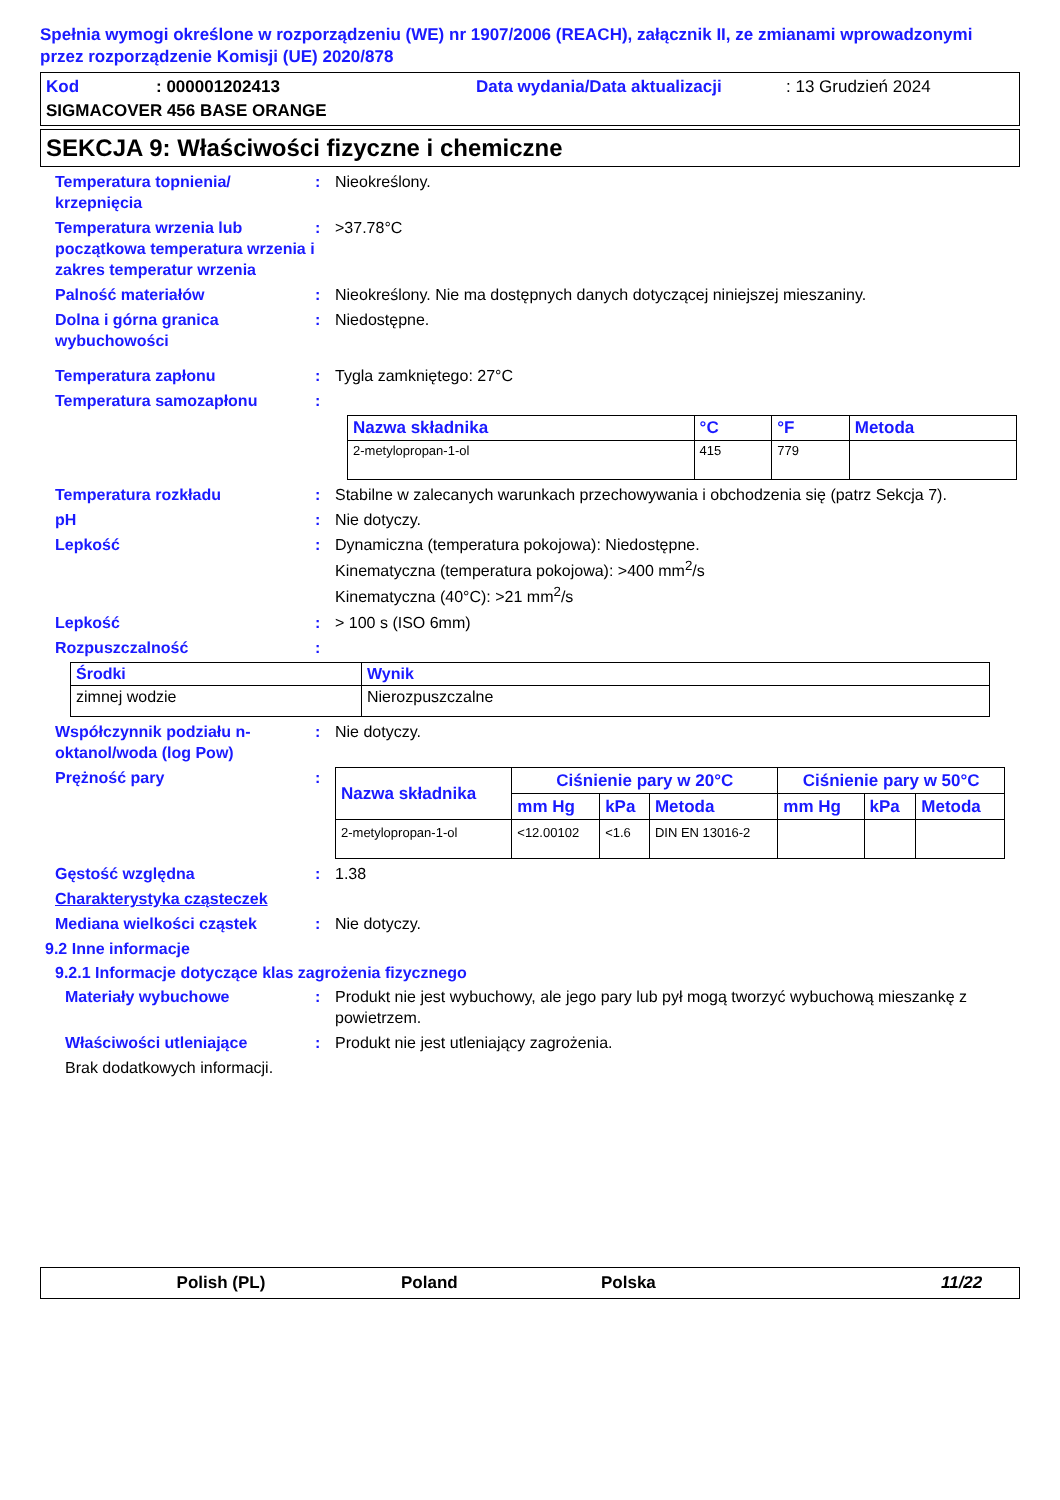Spełnia wymogi określone w rozporządzeniu (WE) nr 1907/2006 (REACH), załącznik II, ze zmianami wprowadzonymi przez rozporządzenie Komisji (UE) 2020/878
Kod: 000001202413 Data wydania/Data aktualizacji: 13 Grudzień 2024
SIGMACOVER 456 BASE ORANGE
SEKCJA 9: Właściwości fizyczne i chemiczne
Temperatura topnienia/ krzepnięcia
: Nieokreślony.
Temperatura wrzenia lub początkowa temperatura wrzenia i zakres temperatur wrzenia
: >37.78°C
Palność materiałów : Nieokreślony. Nie ma dostępnych danych dotyczącej niniejszej mieszaniny.
Dolna i górna granica wybuchowości
: Niedostępne.
Temperatura zapłonu : Tygla zamkniętego: 27°C
Temperatura samozapłonu :
| Nazwa składnika | °C | °F | Metoda |
| --- | --- | --- | --- |
| 2-metylopropan-1-ol | 415 | 779 | |
Temperatura rozkładu : Stabilne w zalecanych warunkach przechowywania i obchodzenia się (patrz Sekcja 7).
pH : Nie dotyczy.
Lepkość : Dynamiczna (temperatura pokojowa): Niedostępne.
Kinematyczna (temperatura pokojowa): >400 mm<sup>2</sup>/s
Kinematyczna (40°C): >21 mm<sup>2</sup>/s
Lepkość : > 100 s (ISO 6mm)
Rozpuszczalność :
| Środki | Wynik |
| --- | --- |
| zimnej wodzie | Nierozpuszczalne |
Współczynnik podziału n-oktanol/woda (log Pow)
: Nie dotyczy.
Prężność pary :
| Nazwa składnika | Ciśnienie pary w 20°C | | | Ciśnienie pary w 50°C | | |
| --- | --- | --- | --- | --- | --- | --- |
| | mm Hg | kPa | Metoda | mm Hg | kPa | Metoda |
| 2-metylopropan-1-ol | <12.00102 | <1.6 | DIN EN 13016-2 | | | |
Gęstość względna : 1.38
Charakterystyka cząsteczek
Mediana wielkości cząstek : Nie dotyczy.
9.2 Inne informacje
9.2.1 Informacje dotyczące klas zagrożenia fizycznego
Materiały wybuchowe : Produkt nie jest wybuchowy, ale jego pary lub pył mogą tworzyć wybuchową mieszankę z powietrzem.
Właściwości utleniające : Produkt nie jest utleniający zagrożenia.
Brak dodatkowych informacji.
Polish (PL) Poland Polska 11/22